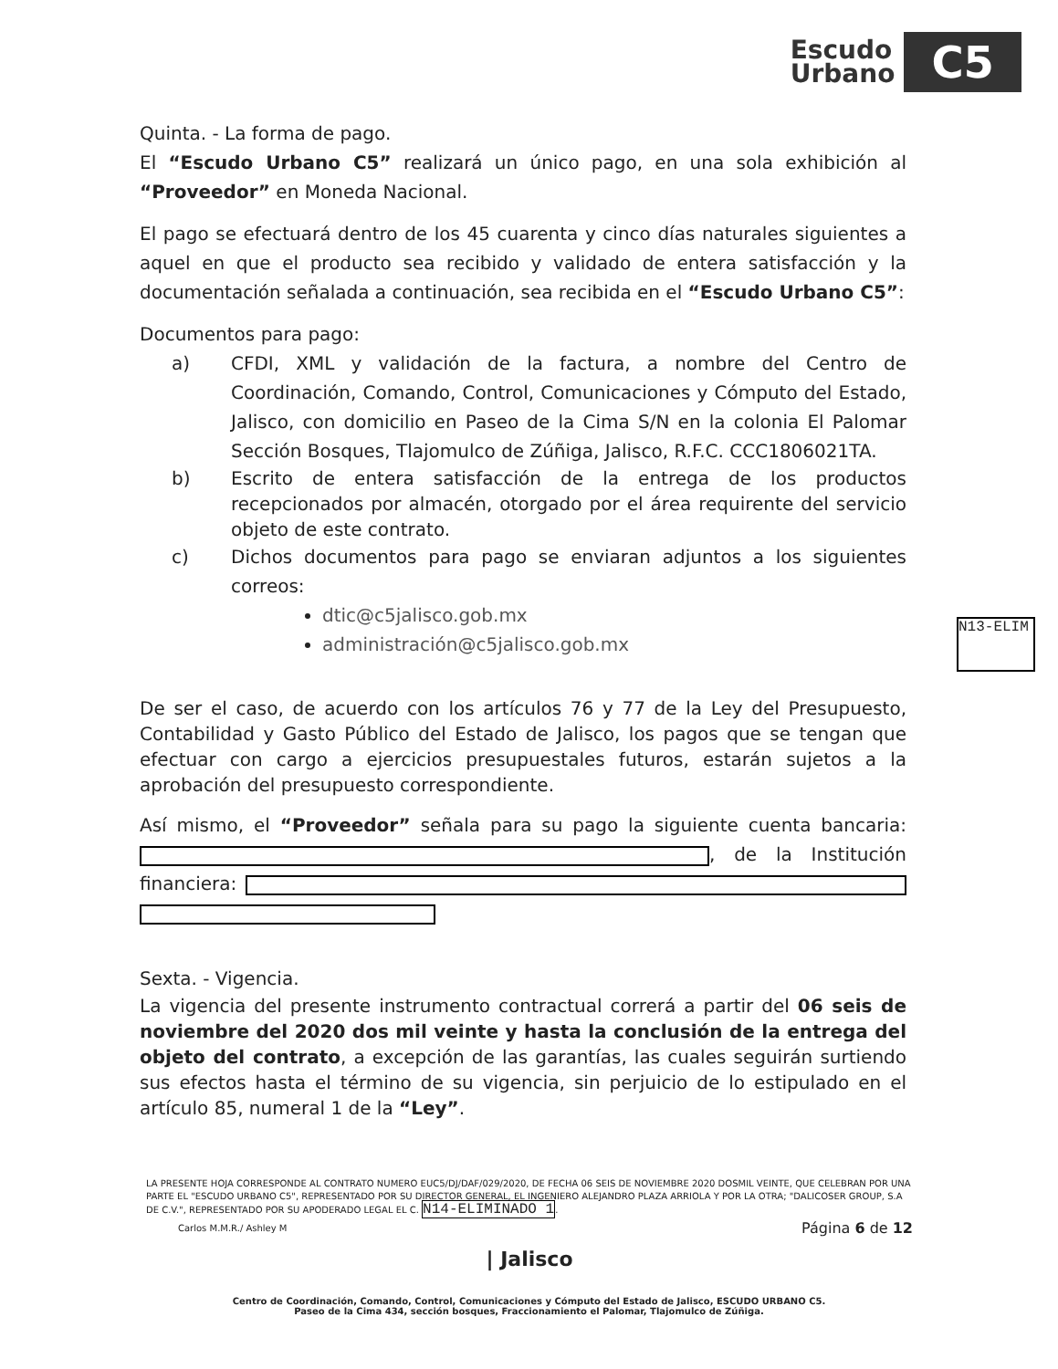Escudo
Urbano
C5
N13-ELIM
Quinta. - La forma de pago.
El “Escudo Urbano C5” realizará un único pago, en una sola exhibición al “Proveedor” en Moneda Nacional.
El pago se efectuará dentro de los 45 cuarenta y cinco días naturales siguientes a aquel en que el producto sea recibido y validado de entera satisfacción y la documentación señalada a continuación, sea recibida en el “Escudo Urbano C5”:
Documentos para pago:
a) CFDI, XML y validación de la factura, a nombre del Centro de Coordinación, Comando, Control, Comunicaciones y Cómputo del Estado, Jalisco, con domicilio en Paseo de la Cima S/N en la colonia El Palomar Sección Bosques, Tlajomulco de Zúñiga, Jalisco, R.F.C. CCC1806021TA.
b) Escrito de entera satisfacción de la entrega de los productos recepcionados por almacén, otorgado por el área requirente del servicio objeto de este contrato.
c) Dichos documentos para pago se enviaran adjuntos a los siguientes correos:
dtic@c5jalisco.gob.mx
administración@c5jalisco.gob.mx
De ser el caso, de acuerdo con los artículos 76 y 77 de la Ley del Presupuesto, Contabilidad y Gasto Público del Estado de Jalisco, los pagos que se tengan que efectuar con cargo a ejercicios presupuestales futuros, estarán sujetos a la aprobación del presupuesto correspondiente.
Así mismo, el “Proveedor” señala para su pago la siguiente cuenta bancaria: , de la Institución financiera:
Sexta. - Vigencia.
La vigencia del presente instrumento contractual correrá a partir del 06 seis de noviembre del 2020 dos mil veinte y hasta la conclusión de la entrega del objeto del contrato, a excepción de las garantías, las cuales seguirán surtiendo sus efectos hasta el término de su vigencia, sin perjuicio de lo estipulado en el artículo 85, numeral 1 de la “Ley”.
LA PRESENTE HOJA CORRESPONDE AL CONTRATO NUMERO EUC5/DJ/DAF/029/2020, DE FECHA 06 SEIS DE NOVIEMBRE 2020 DOSMIL VEINTE, QUE CELEBRAN POR UNA PARTE EL "ESCUDO URBANO C5", REPRESENTADO POR SU DIRECTOR GENERAL, EL INGENIERO ALEJANDRO PLAZA ARRIOLA Y POR LA OTRA; "DALICOSER GROUP, S.A DE C.V.", REPRESENTADO POR SU APODERADO LEGAL EL C. N14-ELIMINADO 1.
Carlos M.M.R./ Ashley M Página 6 de 12
| Jalisco
Centro de Coordinación, Comando, Control, Comunicaciones y Cómputo del Estado de Jalisco, ESCUDO URBANO C5.
Paseo de la Cima 434, sección bosques, Fraccionamiento el Palomar, Tlajomulco de Zúñiga.